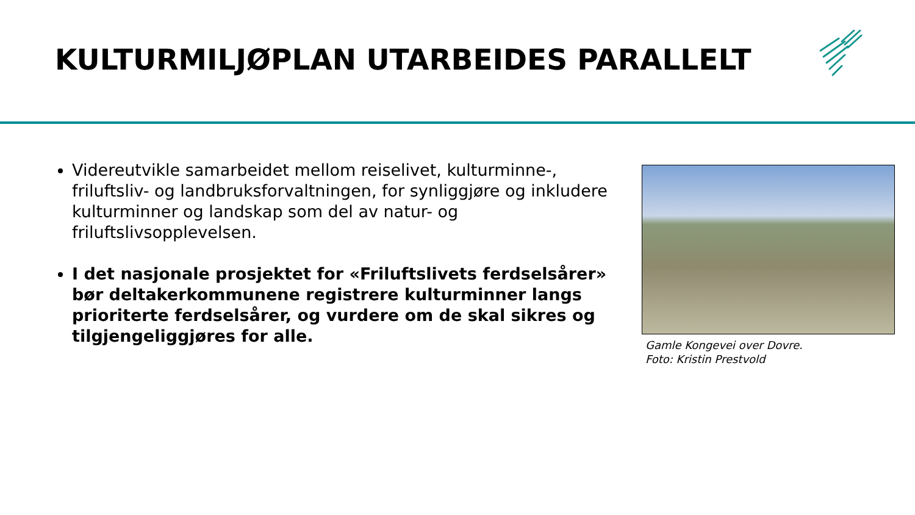KULTURMILJØPLAN UTARBEIDES PARALLELT
Videreutvikle samarbeidet mellom reiselivet, kulturminne-, friluftsliv- og landbruksforvaltningen, for synliggjøre og inkludere kulturminner og landskap som del av natur- og friluftslivsopplevelsen.
I det nasjonale prosjektet for «Friluftslivets ferdselsårer» bør deltakerkommunene registrere kulturminner langs prioriterte ferdselsårer, og vurdere om de skal sikres og tilgjengeliggjøres for alle.
Gamle Kongevei over Dovre.
Foto: Kristin Prestvold